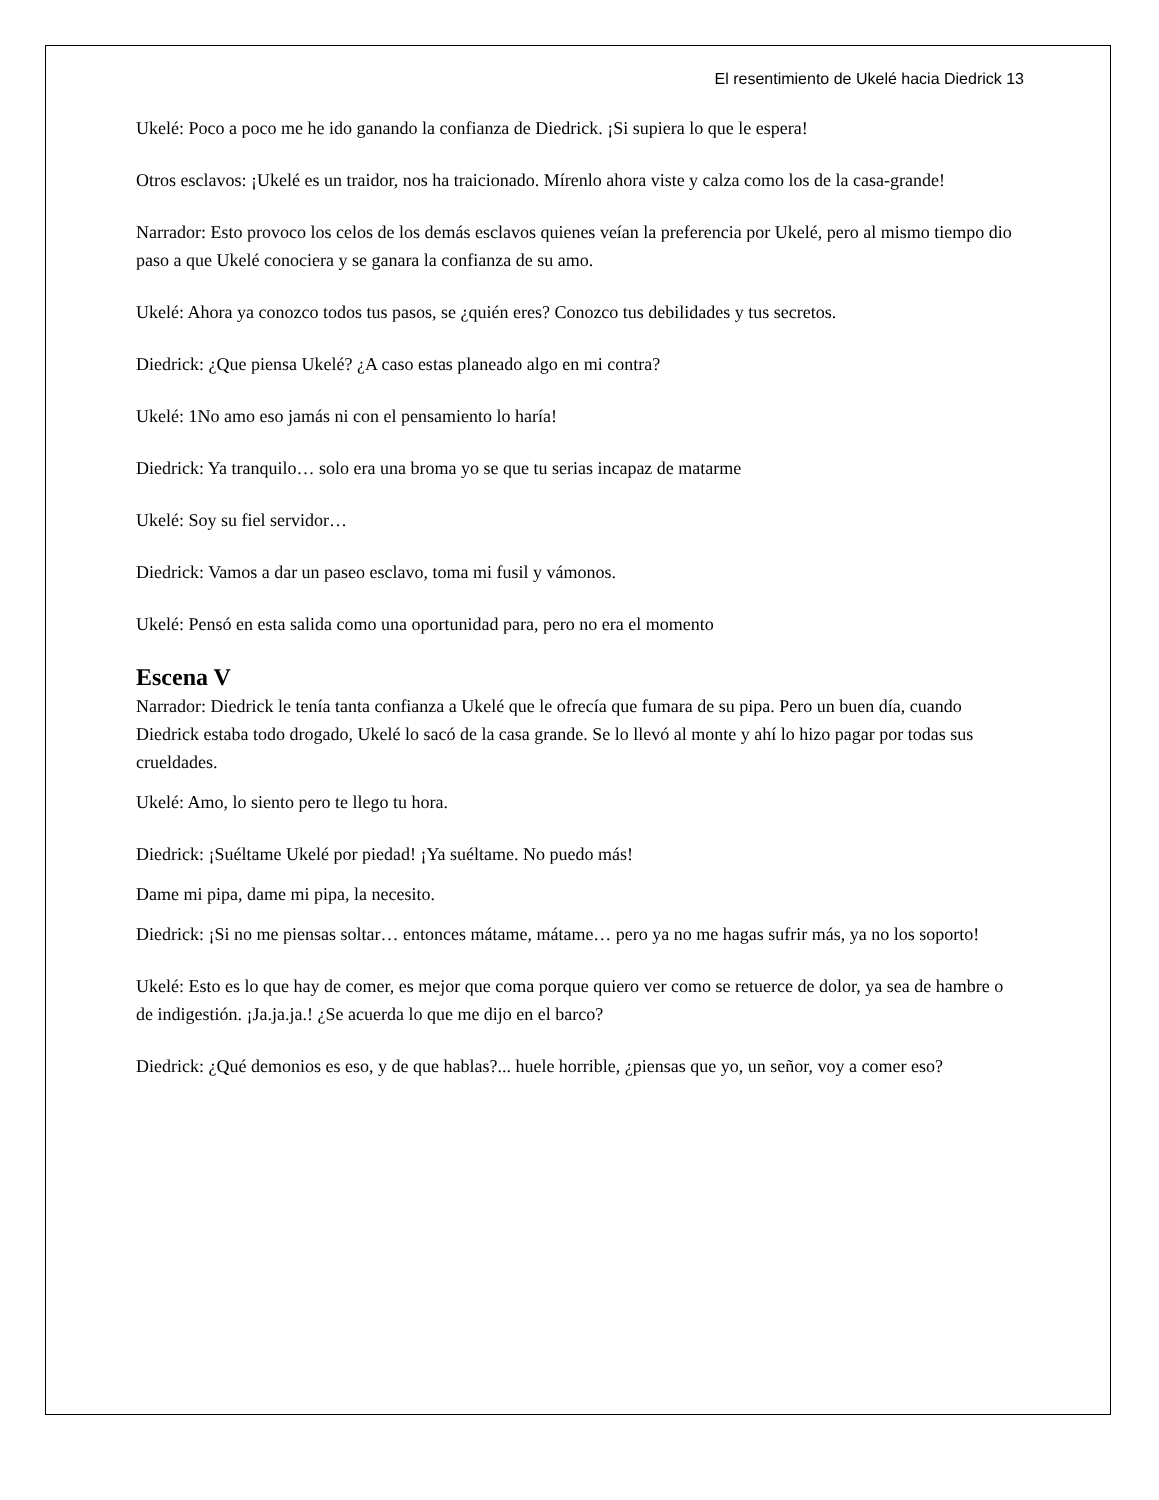El resentimiento de Ukelé hacia Diedrick 13
Ukelé: Poco a poco me he ido ganando la confianza de Diedrick. ¡Si supiera lo que le espera!
Otros esclavos: ¡Ukelé es un traidor, nos ha traicionado. Mírenlo ahora viste y calza como los de la casa-grande!
Narrador: Esto provoco los celos de los demás esclavos quienes veían la preferencia por Ukelé, pero al mismo tiempo dio paso a que Ukelé conociera y se ganara la confianza de su amo.
Ukelé: Ahora ya conozco todos tus pasos, se ¿quién eres? Conozco tus debilidades y tus secretos.
Diedrick: ¿Que piensa Ukelé? ¿A caso estas planeado algo en mi contra?
Ukelé: 1No amo eso jamás ni con el pensamiento lo haría!
Diedrick: Ya tranquilo… solo era una broma yo se que tu serias incapaz de matarme
Ukelé: Soy su fiel servidor…
Diedrick: Vamos a dar un paseo esclavo, toma mi fusil y vámonos.
Ukelé: Pensó en esta salida como una oportunidad para, pero no era el momento
Escena V
Narrador: Diedrick le tenía tanta confianza a Ukelé que le ofrecía que fumara de su pipa. Pero un buen día, cuando Diedrick estaba todo drogado, Ukelé lo sacó de la casa grande. Se lo llevó al monte y ahí lo hizo pagar por todas sus crueldades.
Ukelé: Amo, lo siento pero te llego tu hora.
Diedrick: ¡Suéltame Ukelé por piedad! ¡Ya suéltame. No puedo más!
Dame mi pipa, dame mi pipa, la necesito.
Diedrick: ¡Si no me piensas soltar… entonces mátame, mátame… pero ya no me hagas sufrir más, ya no los soporto!
Ukelé: Esto es lo que hay de comer, es mejor que coma porque quiero ver como se retuerce de dolor, ya sea de hambre o de indigestión. ¡Ja.ja.ja.! ¿Se acuerda lo que me dijo en el barco?
Diedrick: ¿Qué demonios es eso, y de que hablas?... huele horrible, ¿piensas que yo, un señor, voy a comer eso?